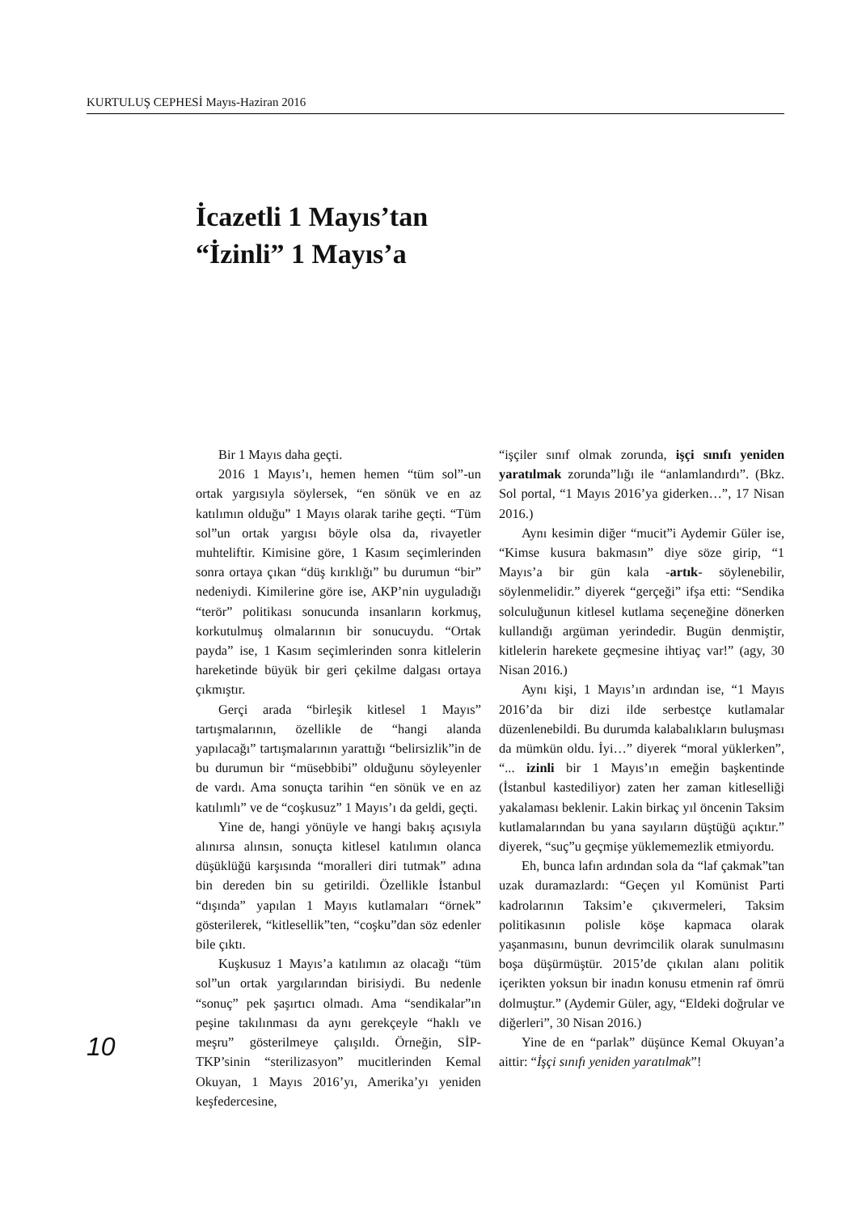KURTULUŞ CEPHESİ Mayıs-Haziran 2016
İcazetli 1 Mayıs’tan
“İzinli” 1 Mayıs’a
Bir 1 Mayıs daha geçti.
2016 1 Mayıs’ı, hemen hemen “tüm sol”-un ortak yargısıyla söylersek, “en sönük ve en az katılımın olduğu” 1 Mayıs olarak tarihe geçti. “Tüm sol”un ortak yargısı böyle olsa da, rivayetler muhteliftir. Kimisine göre, 1 Kasım seçimlerinden sonra ortaya çıkan “düş kırıklığı” bu durumun “bir” nedeniydi. Kimilerine göre ise, AKP’nin uyguladığı “terör” politikası sonucunda insanların korkmuş, korkutulmuş olmalarının bir sonucuydu. “Ortak payda” ise, 1 Kasım seçimlerinden sonra kitlelerin hareketinde büyük bir geri çekilme dalgası ortaya çıkmıştır.
Gerçi arada “birleşik kitlesel 1 Mayıs” tartışmalarının, özellikle de “hangi alanda yapılacağı” tartışmalarının yarattığı “belirsizlik”in de bu durumun bir “müsebbibi” olduğunu söyleyenler de vardı. Ama sonuçta tarihin “en sönük ve en az katılımlı” ve de “coşkusuz” 1 Mayıs’ı da geldi, geçti.
Yine de, hangi yönüyle ve hangi bakış açısıyla alınırsa alınsın, sonuçta kitlesel katılımın olanca düşüklüğü karşısında “moralleri diri tutmak” adına bin dereden bin su getirildi. Özellikle İstanbul “dışında” yapılan 1 Mayıs kutlamaları “örnek” gösterilerek, “kitlesellik”ten, “coşku”dan söz edenler bile çıktı.
Kuşkusuz 1 Mayıs’a katılımın az olacağı “tüm sol”un ortak yargılarından birisiydi. Bu nedenle “sonuç” pek şaşırtıcı olmadı. Ama “sendikalar”ın peşine takılınması da aynı gerekçeyle “haklı ve meşru” gösterilmeye çalışıldı. Örneğin, SİP-TKP’sinin “sterilizasyon” mucitlerinden Kemal Okuyan, 1 Mayıs 2016’yı, Amerika’yı yeniden keşfedercesine,
“işçiler sınıf olmak zorunda, işçi sınıfı yeniden yaratılmak zorunda”lığı ile “anlamlandırdı”. (Bkz. Sol portal, “1 Mayıs 2016’ya giderken…”, 17 Nisan 2016.)
Aynı kesimin diğer “mucit”i Aydemir Güler ise, “Kimse kusura bakmasın” diye söze girip, “1 Mayıs’a bir gün kala -artık- söylenebilir, söylenmelidir.” diyerek “gerçeği” ifşa etti: “Sendika solculuğunun kitlesel kutlama seçeneğine dönerken kullandığı argüman yerindedir. Bugün denmiştir, kitlelerin harekete geçmesine ihtiyaç var!” (agy, 30 Nisan 2016.)
Aynı kişi, 1 Mayıs’ın ardından ise, “1 Mayıs 2016’da bir dizi ilde serbestçe kutlamalar düzenlenebildi. Bu durumda kalabalıkların buluşması da mümkün oldu. İyi…” diyerek “moral yüklerken”, “... izinli bir 1 Mayıs’ın emeğin başkentinde (İstanbul kastediliyor) zaten her zaman kitleselliği yakalaması beklenir. Lakin birkaç yıl öncenin Taksim kutlamalarından bu yana sayıların düştüğü açıktır.” diyerek, “suç”u geçmişe yüklememezlik etmiyordu.
Eh, bunca lafın ardından sola da “laf çakmak”tan uzak duramazlardı: “Geçen yıl Komünist Parti kadrolarının Taksim’e çıkıvermeleri, Taksim politikasının polisle köşe kapmaca olarak yaşanmasını, bunun devrimcilik olarak sunulmasını boşa düşürmüştür. 2015’de çıkılan alanı politik içerikten yoksun bir inadın konusu etmenin raf ömrü dolmuştur.” (Aydemir Güler, agy, “Eldeki doğrular ve diğerleri”, 30 Nisan 2016.)
Yine de en “parlak” düşünce Kemal Okuyan’a aittir: “İşçi sınıfı yeniden yaratılmak”!
10